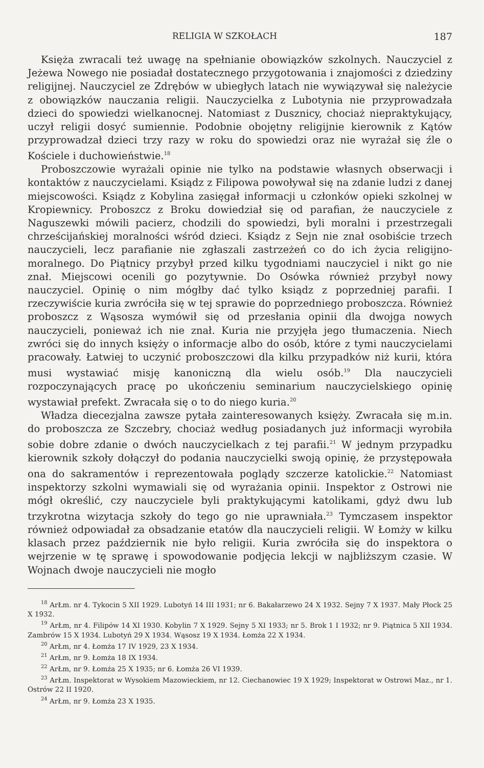RELIGIA W SZKOŁACH 187
Księża zwracali też uwagę na spełnianie obowiązków szkolnych. Nauczyciel z Jeżewa Nowego nie posiadał dostatecznego przygotowania i znajomości z dziedziny religijnej. Nauczyciel ze Zdrębów w ubiegłych latach nie wywiązywał się należycie z obowiązków nauczania religii. Nauczycielka z Lubotynia nie przyprowadzała dzieci do spowiedzi wielkanocnej. Natomiast z Dusznicy, chociaż niepraktykujący, uczył religii dosyć sumiennie. Podobnie obojętny religijnie kierownik z Kątów przyprowadzał dzieci trzy razy w roku do spowiedzi oraz nie wyrażał się źle o Kościele i duchowieństwie.<sup>18</sup>
Proboszczowie wyrażali opinie nie tylko na podstawie własnych obserwacji i kontaktów z nauczycielami. Ksiądz z Filipowa powoływał się na zdanie ludzi z danej miejscowości. Ksiądz z Kobylina zasięgał informacji u członków opieki szkolnej w Kropiewnicy. Proboszcz z Broku dowiedział się od parafian, że nauczyciele z Naguszewki mówili pacierz, chodzili do spowiedzi, byli moralni i przestrzegali chrześcijańskiej moralności wśród dzieci. Ksiądz z Sejn nie znał osobiście trzech nauczycieli, lecz parafianie nie zgłaszali zastrzeżeń co do ich życia religijno-moralnego. Do Piątnicy przybył przed kilku tygodniami nauczyciel i nikt go nie znał. Miejscowi ocenili go pozytywnie. Do Osówka również przybył nowy nauczyciel. Opinię o nim mógłby dać tylko ksiądz z poprzedniej parafii. I rzeczywiście kuria zwróciła się w tej sprawie do poprzedniego proboszcza. Również proboszcz z Wąsosza wymówił się od przesłania opinii dla dwojga nowych nauczycieli, ponieważ ich nie znał. Kuria nie przyjęła jego tłumaczenia. Niech zwróci się do innych księży o informacje albo do osób, które z tymi nauczycielami pracowały. Łatwiej to uczynić proboszczowi dla kilku przypadków niż kurii, która musi wystawiać misję kanoniczną dla wielu osób.<sup>19</sup> Dla nauczycieli rozpoczynających pracę po ukończeniu seminarium nauczycielskiego opinię wystawiał prefekt. Zwracała się o to do niego kuria.<sup>20</sup>
Władza diecezjalna zawsze pytała zainteresowanych księży. Zwracała się m.in. do proboszcza ze Szczebry, chociaż według posiadanych już informacji wyrobiła sobie dobre zdanie o dwóch nauczycielkach z tej parafii.<sup>21</sup> W jednym przypadku kierownik szkoły dołączył do podania nauczycielki swoją opinię, że przystępowała ona do sakramentów i reprezentowała poglądy szczerze katolickie.<sup>22</sup> Natomiast inspektorzy szkolni wymawiali się od wyrażania opinii. Inspektor z Ostrowi nie mógł określić, czy nauczyciele byli praktykującymi katolikami, gdyż dwu lub trzykrotna wizytacja szkoły do tego go nie uprawniała.<sup>23</sup> Tymczasem inspektor również odpowiadał za obsadzanie etatów dla nauczycieli religii. W Łomży w kilku klasach przez październik nie było religii. Kuria zwróciła się do inspektora o wejrzenie w tę sprawę i spowodowanie podjęcia lekcji w najbliższym czasie. W Wojnach dwoje nauczycieli nie mogło
<sup>18</sup> ArŁm. nr 4. Tykocin 5 XII 1929. Lubotyń 14 III 1931; nr 6. Bakałarzewo 24 X 1932. Sejny 7 X 1937. Mały Płock 25 X 1932.
<sup>19</sup> ArŁm, nr 4. Filipów 14 XI 1930. Kobylin 7 X 1929. Sejny 5 XI 1933; nr 5. Brok 1 I 1932; nr 9. Piątnica 5 XII 1934. Zambrów 15 X 1934. Lubotyń 29 X 1934. Wąsosz 19 X 1934. Łomża 22 X 1934.
<sup>20</sup> ArŁm, nr 4. Łomża 17 IV 1929, 23 X 1934.
<sup>21</sup> ArŁm, nr 9. Łomża 18 IX 1934.
<sup>22</sup> ArŁm, nr 9. Łomża 25 X 1935; nr 6. Łomża 26 VI 1939.
<sup>23</sup> ArŁm. Inspektorat w Wysokiem Mazowieckiem, nr 12. Ciechanowiec 19 X 1929; Inspektorat w Ostrowi Maz., nr 1. Ostrów 22 II 1920.
<sup>24</sup> ArŁm, nr 9. Łomża 23 X 1935.